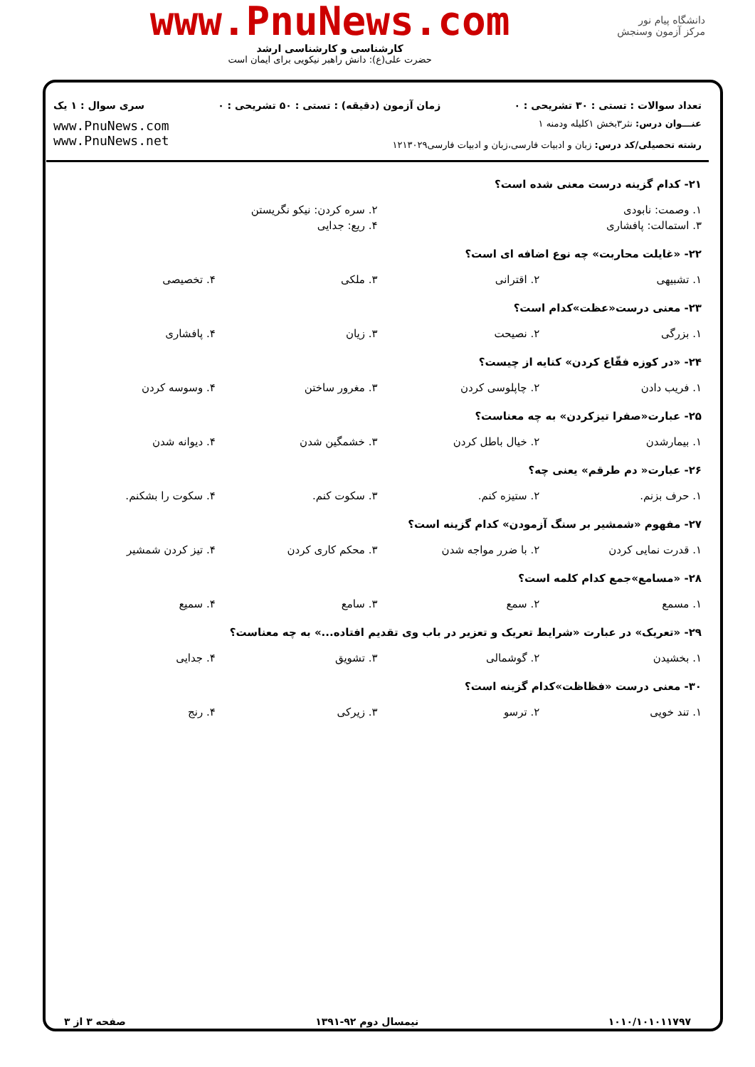دانشگاه پیام نور
مرکز آزمون وسنجش
www.PnuNews.com
کارشناسی و کارشناسی ارشد
حضرت علی(ع): دانش راهبر نیکویی برای ایمان است
تعداد سوالات : تستی : ۳۰ تشریحی : ۰ زمان آزمون (دقیقه) : تستی : ۵۰ تشریحی : ۰ سری سوال : ۱ یک
عنـــوان درس: نثر۳بخش ۱کلیله ودمنه ۱
رشته تحصیلی/کد درس: زبان و ادبیات فارسی،زبان و ادبیات فارسی۱۲۱۳۰۲۹
www.PnuNews.com
www.PnuNews.net
۲۱- کدام گزینه درست معنی شده است؟
۱. وصمت: نابودی ۲. سره کردن: نیکو نگریستن
۳. استمالت: پافشاری ۴. ریع: جدایی
۲۲- «غایلت محاربت» چه نوع اضافه ای است؟
۱. تشبیهی ۲. اقترانی ۳. ملکی ۴. تخصیصی
۲۳- معنی درست«عظت»کدام است؟
۱. بزرگی ۲. نصیحت ۳. زیان ۴. پافشاری
۲۴- «در کوزه فقّاع کردن» کنایه از چیست؟
۱. فریب دادن ۲. چاپلوسی کردن ۳. مغرور ساختن ۴. وسوسه کردن
۲۵- عبارت«صفرا تیزکردن» به چه معناست؟
۱. بیمارشدن ۲. خیال باطل کردن ۳. خشمگین شدن ۴. دیوانه شدن
۲۶- عبارت« دم طرقم» یعنی چه؟
۱. حرف بزنم. ۲. ستیزه کنم. ۳. سکوت کنم. ۴. سکوت را بشکنم.
۲۷- مفهوم «شمشیر بر سنگ آزمودن» کدام گزینه است؟
۱. قدرت نمایی کردن ۲. با ضرر مواجه شدن ۳. محکم کاری کردن ۴. تیز کردن شمشیر
۲۸- «مسامع»جمع کدام کلمه است؟
۱. مسمع ۲. سمع ۳. سامع ۴. سمیع
۲۹- «تعریک» در عبارت «شرایط تعریک و تعزیر در باب وی تقدیم افتاده...» به چه معناست؟
۱. بخشیدن ۲. گوشمالی ۳. تشویق ۴. جدایی
۳۰- معنی درست «فظاظت»کدام گزینه است؟
۱. تند خویی ۲. ترسو ۳. زیرکی ۴. رنج
۱۰۱۰/۱۰۱۰۱۱۷۹۷ نیمسال دوم ۹۲-۱۳۹۱ صفحه ۳ از ۳